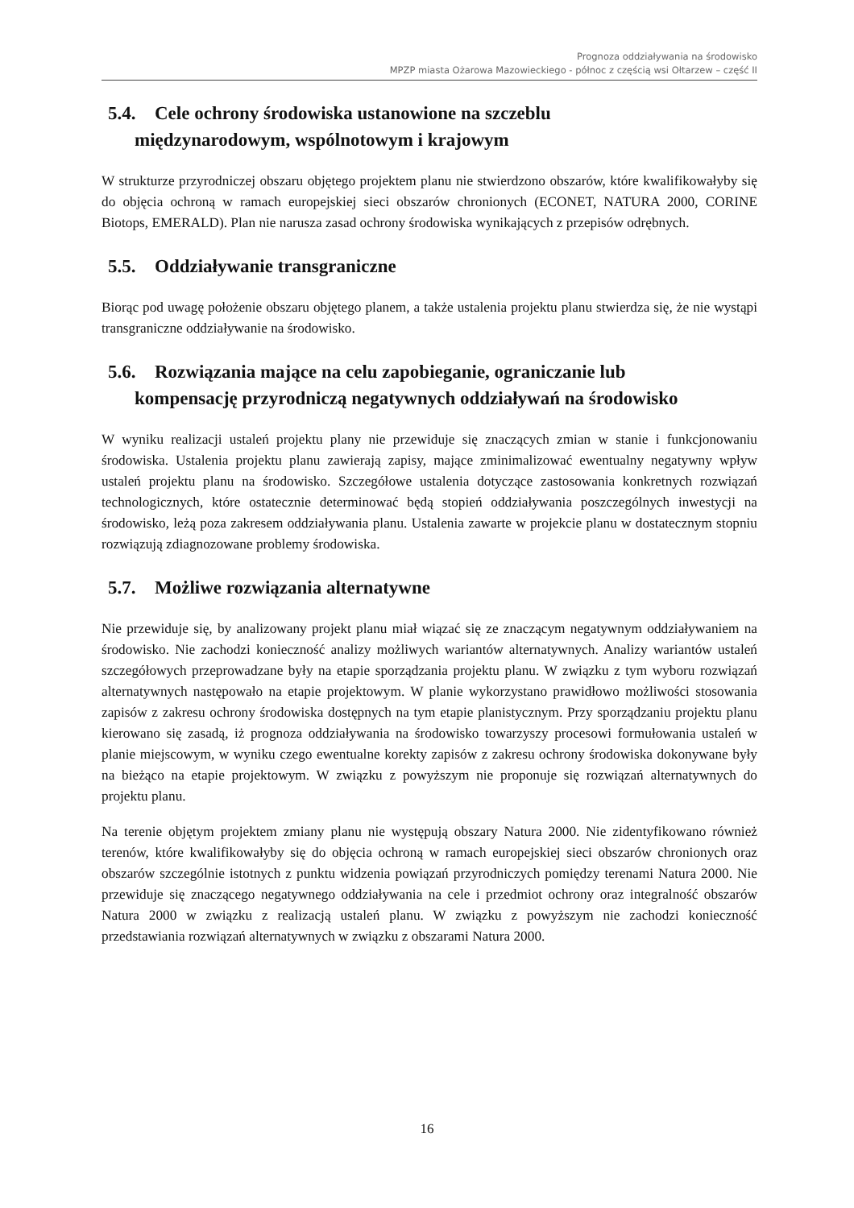Prognoza oddziaływania na środowisko
MPZP miasta Ożarowa Mazowieckiego - północ z częścią wsi Ołtarzew – część II
5.4. Cele ochrony środowiska ustanowione na szczeblu
międzynarodowym, wspólnotowym i krajowym
W strukturze przyrodniczej obszaru objętego projektem planu nie stwierdzono obszarów, które kwalifikowałyby się do objęcia ochroną w ramach europejskiej sieci obszarów chronionych (ECONET, NATURA 2000, CORINE Biotops, EMERALD). Plan nie narusza zasad ochrony środowiska wynikających z przepisów odrębnych.
5.5. Oddziaływanie transgraniczne
Biorąc pod uwagę położenie obszaru objętego planem, a także ustalenia projektu planu stwierdza się, że nie wystąpi transgraniczne oddziaływanie na środowisko.
5.6. Rozwiązania mające na celu zapobieganie, ograniczanie lub
kompensację przyrodniczą negatywnych oddziaływań na środowisko
W wyniku realizacji ustaleń projektu plany nie przewiduje się znaczących zmian w stanie i funkcjonowaniu środowiska. Ustalenia projektu planu zawierają zapisy, mające zminimalizować ewentualny negatywny wpływ ustaleń projektu planu na środowisko. Szczegółowe ustalenia dotyczące zastosowania konkretnych rozwiązań technologicznych, które ostatecznie determinować będą stopień oddziaływania poszczególnych inwestycji na środowisko, leżą poza zakresem oddziaływania planu. Ustalenia zawarte w projekcie planu w dostatecznym stopniu rozwiązują zdiagnozowane problemy środowiska.
5.7. Możliwe rozwiązania alternatywne
Nie przewiduje się, by analizowany projekt planu miał wiązać się ze znaczącym negatywnym oddziaływaniem na środowisko. Nie zachodzi konieczność analizy możliwych wariantów alternatywnych. Analizy wariantów ustaleń szczegółowych przeprowadzane były na etapie sporządzania projektu planu. W związku z tym wyboru rozwiązań alternatywnych następowało na etapie projektowym. W planie wykorzystano prawidłowo możliwości stosowania zapisów z zakresu ochrony środowiska dostępnych na tym etapie planistycznym. Przy sporządzaniu projektu planu kierowano się zasadą, iż prognoza oddziaływania na środowisko towarzyszy procesowi formułowania ustaleń w planie miejscowym, w wyniku czego ewentualne korekty zapisów z zakresu ochrony środowiska dokonywane były na bieżąco na etapie projektowym. W związku z powyższym nie proponuje się rozwiązań alternatywnych do projektu planu.
Na terenie objętym projektem zmiany planu nie występują obszary Natura 2000. Nie zidentyfikowano również terenów, które kwalifikowałyby się do objęcia ochroną w ramach europejskiej sieci obszarów chronionych oraz obszarów szczególnie istotnych z punktu widzenia powiązań przyrodniczych pomiędzy terenami Natura 2000. Nie przewiduje się znaczącego negatywnego oddziaływania na cele i przedmiot ochrony oraz integralność obszarów Natura 2000 w związku z realizacją ustaleń planu. W związku z powyższym nie zachodzi konieczność przedstawiania rozwiązań alternatywnych w związku z obszarami Natura 2000.
16